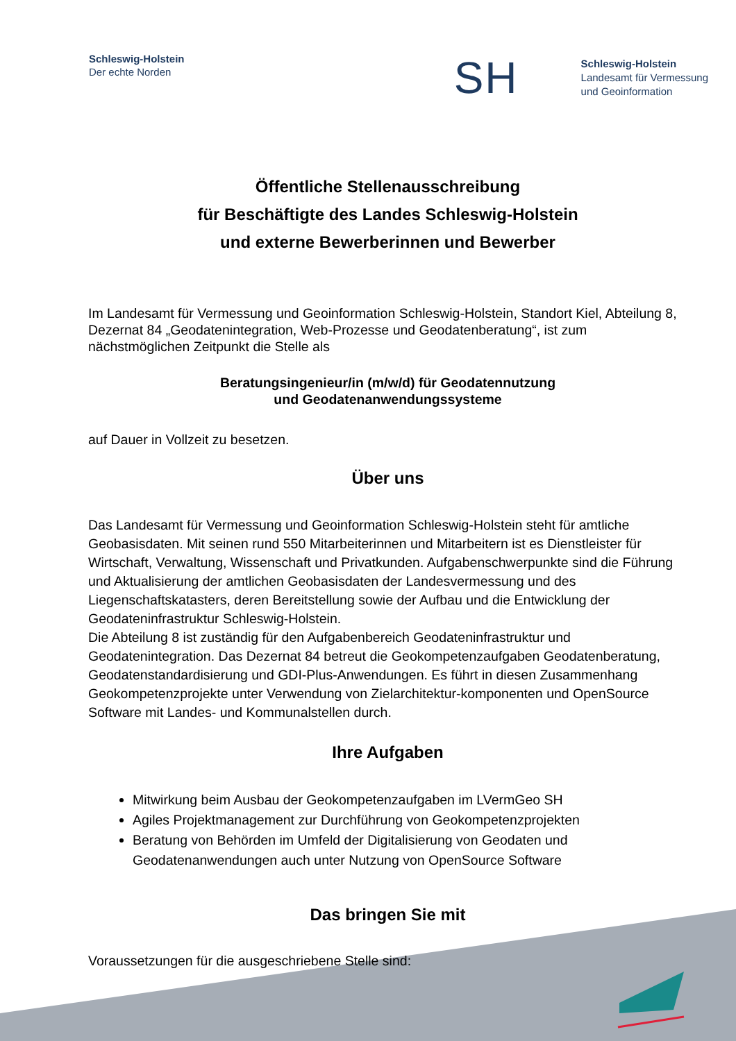Schleswig-Holstein
Der echte Norden
SH
Schleswig-Holstein
Landesamt für Vermessung
und Geoinformation
Öffentliche Stellenausschreibung
für Beschäftigte des Landes Schleswig-Holstein
und externe Bewerberinnen und Bewerber
Im Landesamt für Vermessung und Geoinformation Schleswig-Holstein, Standort Kiel, Abteilung 8, Dezernat 84 „Geodatenintegration, Web-Prozesse und Geodatenberatung“, ist zum nächstmöglichen Zeitpunkt die Stelle als
Beratungsingenieur/in (m/w/d) für Geodatennutzung
und Geodatenanwendungssysteme
auf Dauer in Vollzeit zu besetzen.
Über uns
Das Landesamt für Vermessung und Geoinformation Schleswig-Holstein steht für amtliche Geobasisdaten. Mit seinen rund 550 Mitarbeiterinnen und Mitarbeitern ist es Dienstleister für Wirtschaft, Verwaltung, Wissenschaft und Privatkunden. Aufgabenschwerpunkte sind die Führung und Aktualisierung der amtlichen Geobasisdaten der Landesvermessung und des Liegenschaftskatasters, deren Bereitstellung sowie der Aufbau und die Entwicklung der Geodateninfrastruktur Schleswig-Holstein.
Die Abteilung 8 ist zuständig für den Aufgabenbereich Geodateninfrastruktur und Geodatenintegration. Das Dezernat 84 betreut die Geokompetenzaufgaben Geodatenberatung, Geodatenstandardisierung und GDI-Plus-Anwendungen. Es führt in diesen Zusammenhang Geokompetenzprojekte unter Verwendung von Zielarchitektur-komponenten und OpenSource Software mit Landes- und Kommunalstellen durch.
Ihre Aufgaben
Mitwirkung beim Ausbau der Geokompetenzaufgaben im LVermGeo SH
Agiles Projektmanagement zur Durchführung von Geokompetenzprojekten
Beratung von Behörden im Umfeld der Digitalisierung von Geodaten und Geodatenanwendungen auch unter Nutzung von OpenSource Software
Das bringen Sie mit
Voraussetzungen für die ausgeschriebene Stelle sind: